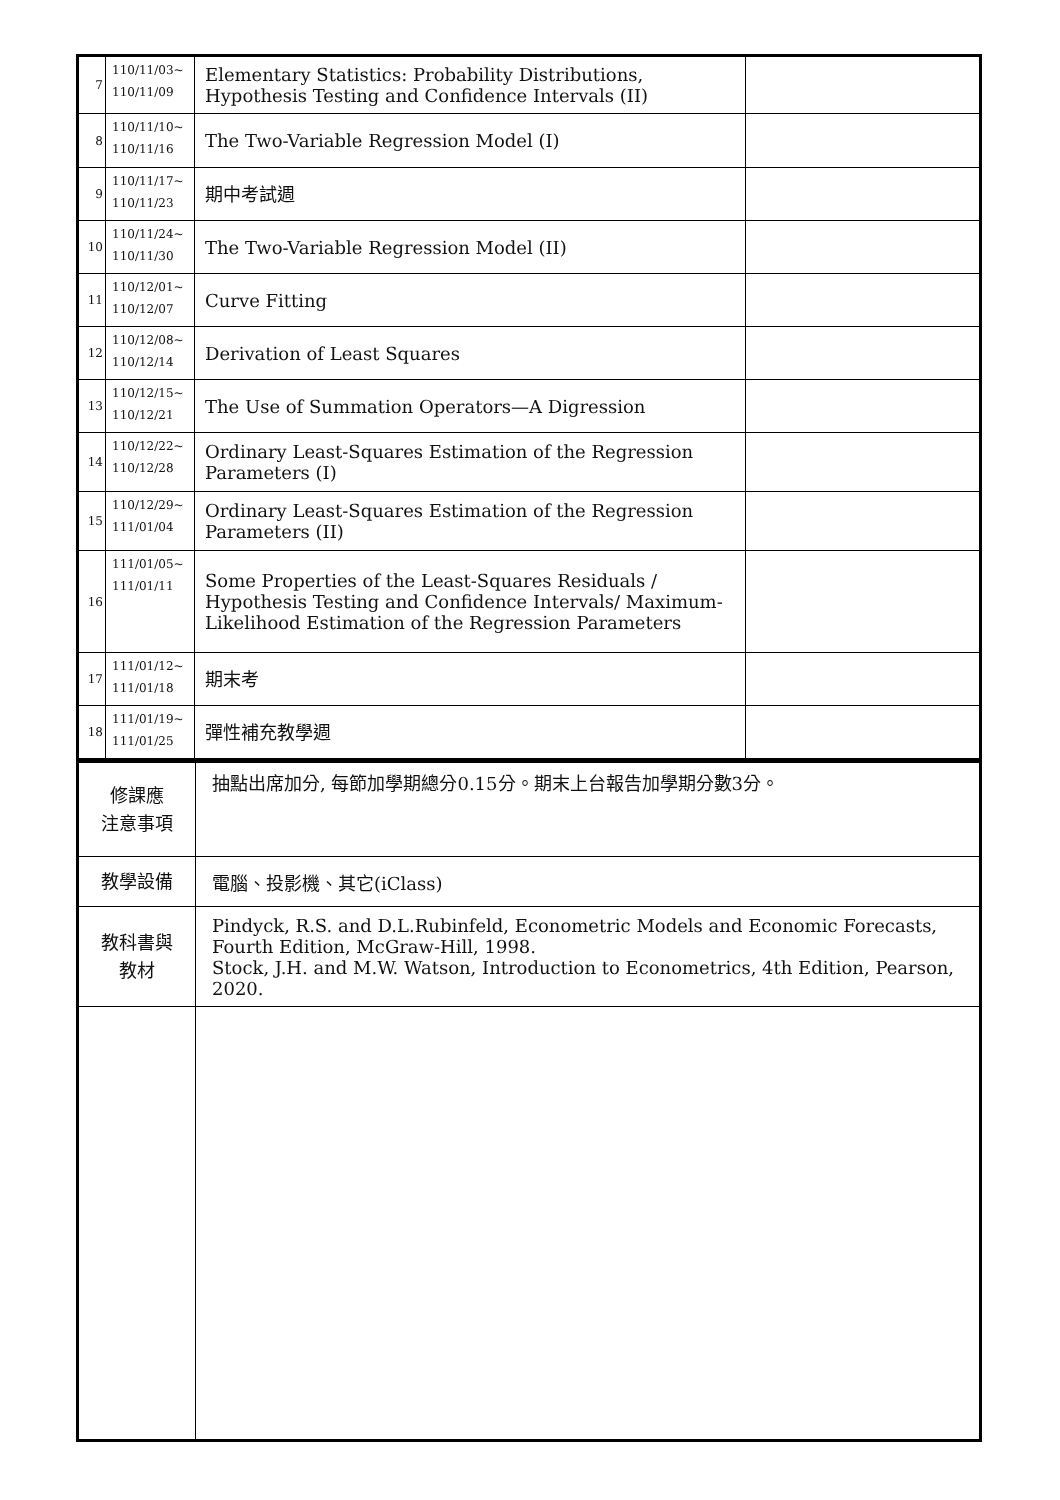| 7 | 110/11/03~ 110/11/09 | Elementary Statistics: Probability Distributions, Hypothesis Testing and Confidence Intervals (II) | |
| 8 | 110/11/10~ 110/11/16 | The Two-Variable Regression Model (I) | |
| 9 | 110/11/17~ 110/11/23 | 期中考試週 | |
| 10 | 110/11/24~ 110/11/30 | The Two-Variable Regression Model (II) | |
| 11 | 110/12/01~ 110/12/07 | Curve Fitting | |
| 12 | 110/12/08~ 110/12/14 | Derivation of Least Squares | |
| 13 | 110/12/15~ 110/12/21 | The Use of Summation Operators—A Digression | |
| 14 | 110/12/22~ 110/12/28 | Ordinary Least-Squares Estimation of the Regression Parameters (I) | |
| 15 | 110/12/29~ 111/01/04 | Ordinary Least-Squares Estimation of the Regression Parameters (II) | |
| 16 | 111/01/05~ 111/01/11 | Some Properties of the Least-Squares Residuals / Hypothesis Testing and Confidence Intervals/ Maximum-Likelihood Estimation of the Regression Parameters | |
| 17 | 111/01/12~ 111/01/18 | 期末考 | |
| 18 | 111/01/19~ 111/01/25 | 彈性補充教學週 | |
| 修課應 注意事項 | 抽點出席加分, 每節加學期總分0.15分。期末上台報告加學期分數3分。 |
| 教學設備 | 電腦、投影機、其它(iClass) |
| 教科書與 教材 | Pindyck, R.S. and D.L.Rubinfeld, Econometric Models and Economic Forecasts, Fourth Edition, McGraw-Hill, 1998. Stock, J.H. and M.W. Watson, Introduction to Econometrics, 4th Edition, Pearson, 2020. |